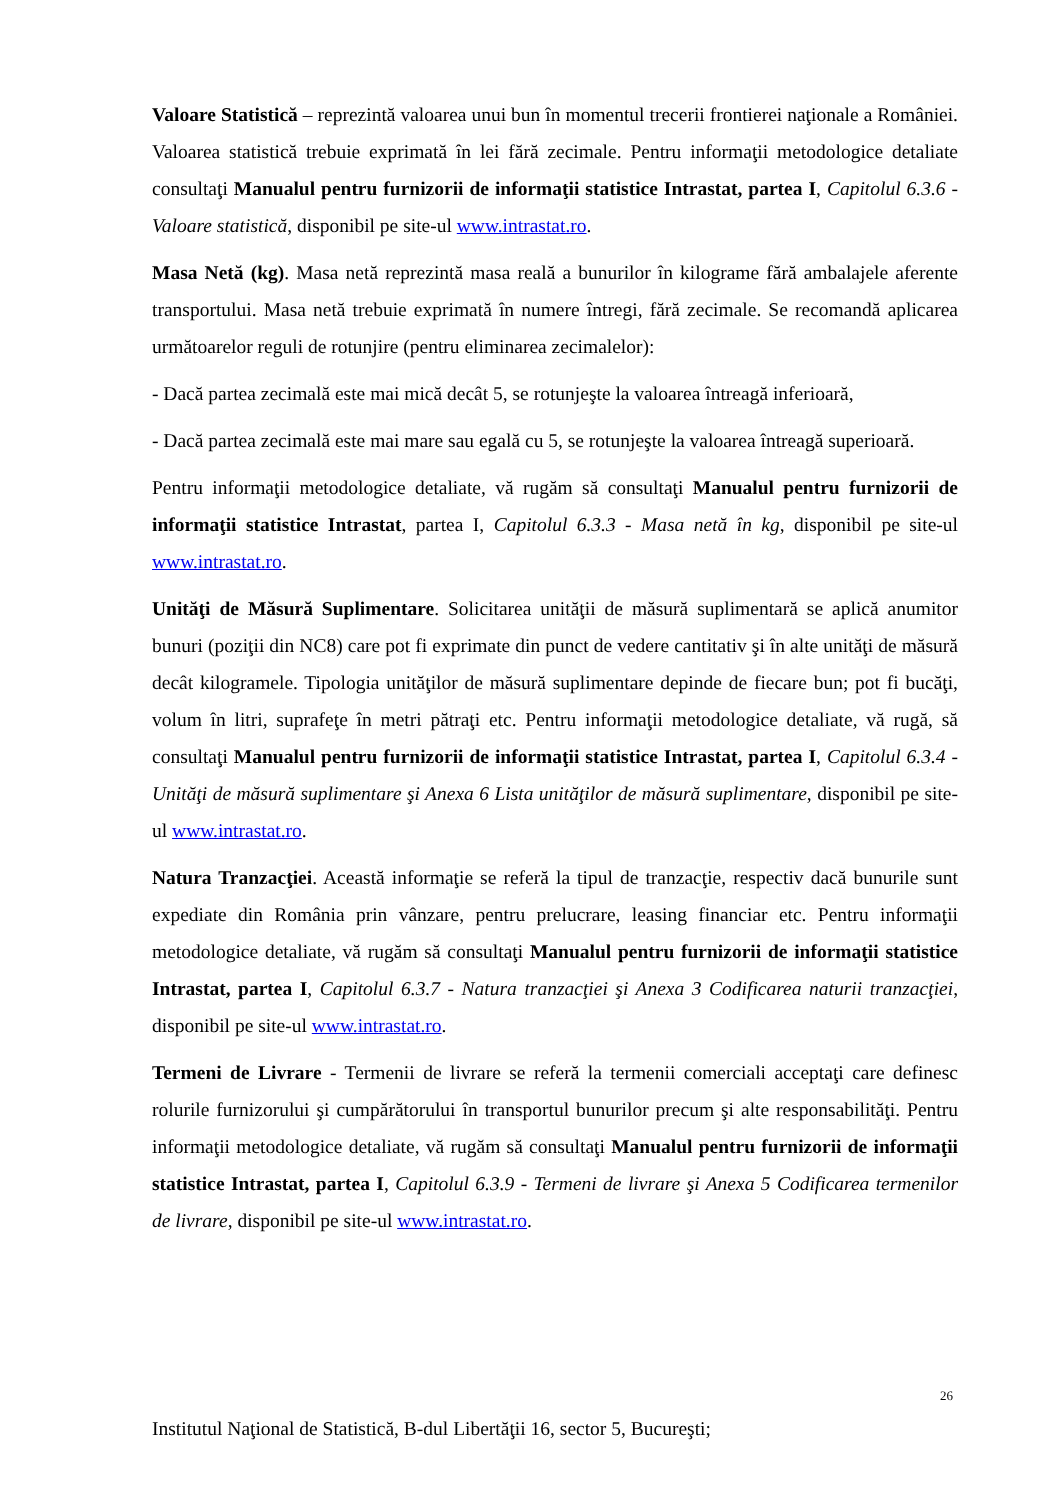Valoare Statistică – reprezintă valoarea unui bun în momentul trecerii frontierei naţionale a României. Valoarea statistică trebuie exprimată în lei fără zecimale. Pentru informaţii metodologice detaliate consultaţi Manualul pentru furnizorii de informaţii statistice Intrastat, partea I, Capitolul 6.3.6 - Valoare statistică, disponibil pe site-ul www.intrastat.ro.
Masa Netă (kg). Masa netă reprezintă masa reală a bunurilor în kilograme fără ambalajele aferente transportului. Masa netă trebuie exprimată în numere întregi, fără zecimale. Se recomandă aplicarea următoarelor reguli de rotunjire (pentru eliminarea zecimalelor):
- Dacă partea zecimală este mai mică decât 5, se rotunjeşte la valoarea întreagă inferioară,
- Dacă partea zecimală este mai mare sau egală cu 5, se rotunjeşte la valoarea întreagă superioară.
Pentru informaţii metodologice detaliate, vă rugăm să consultaţi Manualul pentru furnizorii de informaţii statistice Intrastat, partea I, Capitolul 6.3.3 - Masa netă în kg, disponibil pe site-ul www.intrastat.ro.
Unităţi de Măsură Suplimentare. Solicitarea unităţii de măsură suplimentară se aplică anumitor bunuri (poziţii din NC8) care pot fi exprimate din punct de vedere cantitativ şi în alte unităţi de măsură decât kilogramele. Tipologia unităţilor de măsură suplimentare depinde de fiecare bun; pot fi bucăţi, volum în litri, suprafeţe în metri pătraţi etc. Pentru informaţii metodologice detaliate, vă rugă, să consultaţi Manualul pentru furnizorii de informaţii statistice Intrastat, partea I, Capitolul 6.3.4 - Unităţi de măsură suplimentare şi Anexa 6 Lista unităţilor de măsură suplimentare, disponibil pe site-ul www.intrastat.ro.
Natura Tranzacţiei. Această informaţie se referă la tipul de tranzacţie, respectiv dacă bunurile sunt expediate din România prin vânzare, pentru prelucrare, leasing financiar etc. Pentru informaţii metodologice detaliate, vă rugăm să consultaţi Manualul pentru furnizorii de informaţii statistice Intrastat, partea I, Capitolul 6.3.7 - Natura tranzacţiei şi Anexa 3 Codificarea naturii tranzacţiei, disponibil pe site-ul www.intrastat.ro.
Termeni de Livrare - Termenii de livrare se referă la termenii comerciali acceptaţi care definesc rolurile furnizorului şi cumpărătorului în transportul bunurilor precum şi alte responsabilităţi. Pentru informaţii metodologice detaliate, vă rugăm să consultaţi Manualul pentru furnizorii de informaţii statistice Intrastat, partea I, Capitolul 6.3.9 - Termeni de livrare şi Anexa 5 Codificarea termenilor de livrare, disponibil pe site-ul www.intrastat.ro.
26
Institutul Naţional de Statistică, B-dul Libertăţii 16, sector 5, Bucureşti;